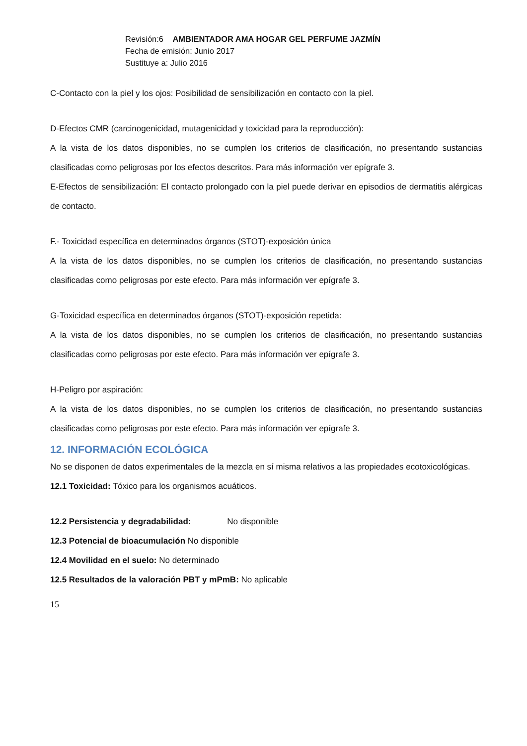Revisión:6 AMBIENTADOR AMA HOGAR GEL PERFUME JAZMÍN
Fecha de emisión: Junio 2017
Sustituye a: Julio 2016
C-Contacto con la piel y los ojos: Posibilidad de sensibilización en contacto con la piel.
D-Efectos CMR (carcinogenicidad, mutagenicidad y toxicidad para la reproducción):
A la vista de los datos disponibles, no se cumplen los criterios de clasificación, no presentando sustancias clasificadas como peligrosas por los efectos descritos. Para más información ver epígrafe 3.
E-Efectos de sensibilización: El contacto prolongado con la piel puede derivar en episodios de dermatitis alérgicas de contacto.
F.- Toxicidad específica en determinados órganos (STOT)-exposición única
A la vista de los datos disponibles, no se cumplen los criterios de clasificación, no presentando sustancias clasificadas como peligrosas por este efecto. Para más información ver epígrafe 3.
G-Toxicidad específica en determinados órganos (STOT)-exposición repetida:
A la vista de los datos disponibles, no se cumplen los criterios de clasificación, no presentando sustancias clasificadas como peligrosas por este efecto. Para más información ver epígrafe 3.
H-Peligro por aspiración:
A la vista de los datos disponibles, no se cumplen los criterios de clasificación, no presentando sustancias clasificadas como peligrosas por este efecto. Para más información ver epígrafe 3.
12. INFORMACIÓN ECOLÓGICA
No se disponen de datos experimentales de la mezcla en sí misma relativos a las propiedades ecotoxicológicas.
12.1 Toxicidad: Tóxico para los organismos acuáticos.
12.2 Persistencia y degradabilidad: No disponible
12.3 Potencial de bioacumulación No disponible
12.4 Movilidad en el suelo: No determinado
12.5 Resultados de la valoración PBT y mPmB: No aplicable
15